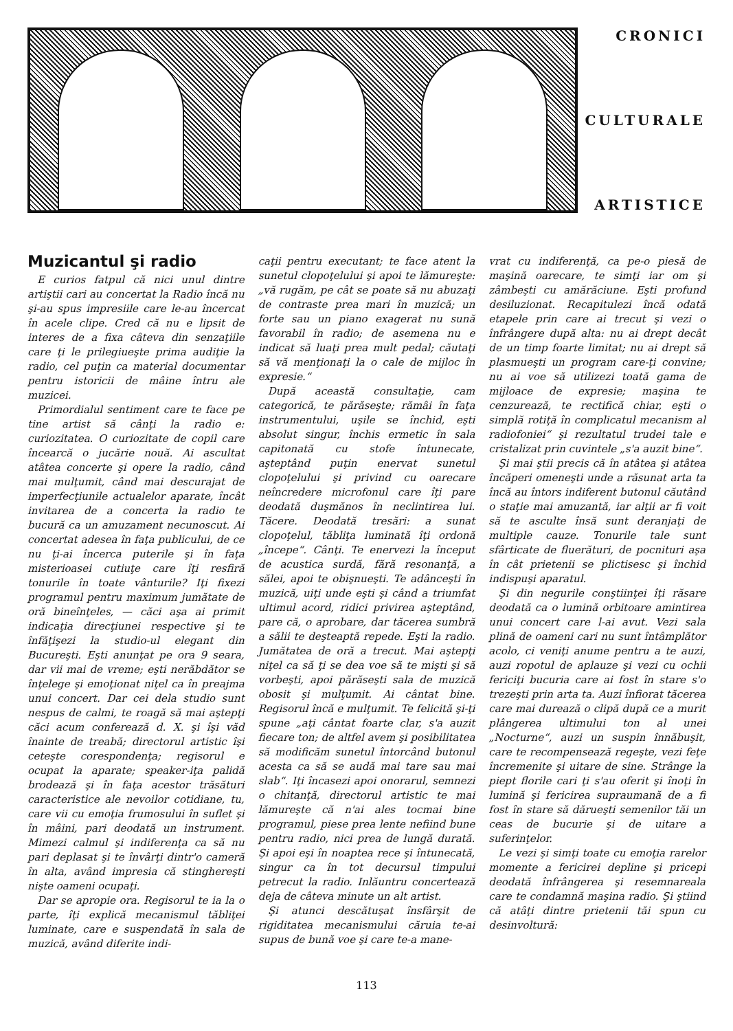CRONICI
CULTURALE
ARTISTICE
Muzicantul şi radio
E curios fatpul că nici unul dintre artiştii cari au concertat la Radio încă nu şi-au spus impresiile care le-au încercat în acele clipe. Cred că nu e lipsit de interes de a fixa câteva din senzaţiile care ţi le prilegiueşte prima audiţie la radio, cel puţin ca material documentar pentru istoricii de mâine întru ale muzicei.
Primordialul sentiment care te face pe tine artist să cânţi la radio e: curiozitatea. O curiozitate de copil care încearcă o jucărie nouă. Ai ascultat atâtea concerte şi opere la radio, când mai mulţumit, când mai descurajat de imperfecţiunile actualelor aparate, încât invitarea de a concerta la radio te bucură ca un amuzament necunoscut. Ai concertat adesea în faţa publicului, de ce nu ţi-ai încerca puterile şi în faţa misterioasei cutiuţe care îţi resfiră tonurile în toate vânturile? Iţi fixezi programul pentru maximum jumătate de oră bineînţeles, — căci aşa ai primit indicaţia direcţiunei respective şi te înfăţişezi la studio-ul elegant din Bucureşti. Eşti anunţat pe ora 9 seara, dar vii mai de vreme; eşti nerăbdător se înţelege şi emoţionat niţel ca în preajma unui concert. Dar cei dela studio sunt nespus de calmi, te roagă să mai aştepţi căci acum conferează d. X. şi îşi văd înainte de treabă; directorul artistic îşi ceteşte corespondenţa; regisorul e ocupat la aparate; speaker-iţa palidă brodează şi în faţa acestor trăsături caracteristice ale nevoilor cotidiane, tu, care vii cu emoţia frumosului în suflet şi în mâini, pari deodată un instrument. Mimezi calmul şi indiferenţa ca să nu pari deplasat şi te învârţi dintr'o cameră în alta, având impresia că stinghereşti nişte oameni ocupaţi.
Dar se apropie ora. Regisorul te ia la o parte, îţi explică mecanismul tăbliţei luminate, care e suspendată în sala de muzică, având diferite indi-
caţii pentru executant; te face atent la sunetul clopoţelului şi apoi te lămureşte: „vă rugăm, pe cât se poate să nu abuzaţi de contraste prea mari în muzică; un forte sau un piano exagerat nu sună favorabil în radio; de asemena nu e indicat să luaţi prea mult pedal; căutaţi să vă menţionaţi la o cale de mijloc în expresie.“
După această consultaţie, cam categorică, te părăseşte; rămâi în faţa instrumentului, uşile se închid, eşti absolut singur, închis ermetic în sala capitonată cu stofe întunecate, aşteptând puţin enervat sunetul clopoţelului şi privind cu oarecare neîncredere microfonul care îţi pare deodată duşmănos în neclintirea lui. Tăcere. Deodată tresări: a sunat clopoţelul, tăbliţa luminată îţi ordonă „începe“. Cânţi. Te enervezi la început de acustica surdă, fără resonanţă, a sălei, apoi te obişnueşti. Te adânceşti în muzică, uiţi unde eşti şi când a triumfat ultimul acord, ridici privirea aşteptând, pare că, o aprobare, dar tăcerea sumbră a sălii te deşteaptă repede. Eşti la radio. Jumătatea de oră a trecut. Mai aştepţi niţel ca să ţi se dea voe să te mişti şi să vorbeşti, apoi părăseşti sala de muzică obosit şi mulţumit. Ai cântat bine. Regisorul încă e mulţumit. Te felicită şi-ţi spune „aţi cântat foarte clar, s'a auzit fiecare ton; de altfel avem şi posibilitatea să modificăm sunetul întorcând butonul acesta ca să se audă mai tare sau mai slab“. Iţi încasezi apoi onorarul, semnezi o chitanţă, directorul artistic te mai lămureşte că n'ai ales tocmai bine programul, piese prea lente nefiind bune pentru radio, nici prea de lungă durată. Şi apoi eşi în noaptea rece şi întunecată, singur ca în tot decursul timpului petrecut la radio. Inlăuntru concertează deja de câteva minute un alt artist.
Şi atunci descătuşat însfârşit de rigiditatea mecanismului căruia te-ai supus de bună voe şi care te-a mane-
vrat cu indiferenţă, ca pe-o piesă de maşină oarecare, te simţi iar om şi zâmbeşti cu amărăciune. Eşti profund desiluzionat. Recapitulezi încă odată etapele prin care ai trecut şi vezi o înfrângere după alta: nu ai drept decât de un timp foarte limitat; nu ai drept să plasmueşti un program care-ţi convine; nu ai voe să utilizezi toată gama de mijloace de expresie; maşina te cenzurează, te rectifică chiar, eşti o simplă rotiţă în complicatul mecanism al radiofoniei“ şi rezultatul trudei tale e cristalizat prin cuvintele „s'a auzit bine“.
Şi mai ştii precis că în atâtea şi atâtea încăperi omeneşti unde a răsunat arta ta încă au întors indiferent butonul căutând o staţie mai amuzantă, iar alţii ar fi voit să te asculte însă sunt deranjaţi de multiple cauze. Tonurile tale sunt sfârticate de fluerături, de pocnituri aşa în cât prietenii se plictisesc şi închid indispuşi aparatul.
Şi din negurile conştiinţei îţi răsare deodată ca o lumină orbitoare amintirea unui concert care l-ai avut. Vezi sala plină de oameni cari nu sunt întâmplător acolo, ci veniţi anume pentru a te auzi, auzi ropotul de aplauze şi vezi cu ochii fericiţi bucuria care ai fost în stare s'o trezeşti prin arta ta. Auzi înfiorat tăcerea care mai durează o clipă după ce a murit plângerea ultimului ton al unei „Nocturne“, auzi un suspin înnăbuşit, care te recompensează regeşte, vezi feţe încremenite şi uitare de sine. Strânge la piept florile cari ţi s'au oferit şi înoţi în lumină şi fericirea supraumană de a fi fost în stare să dărueşti semenilor tăi un ceas de bucurie şi de uitare a suferinţelor.
Le vezi şi simţi toate cu emoţia rarelor momente a fericirei depline şi pricepi deodată înfrângerea şi resemnareala care te condamnă maşina radio. Şi ştiind că atâţi dintre prietenii tăi spun cu desinvoltură:
113